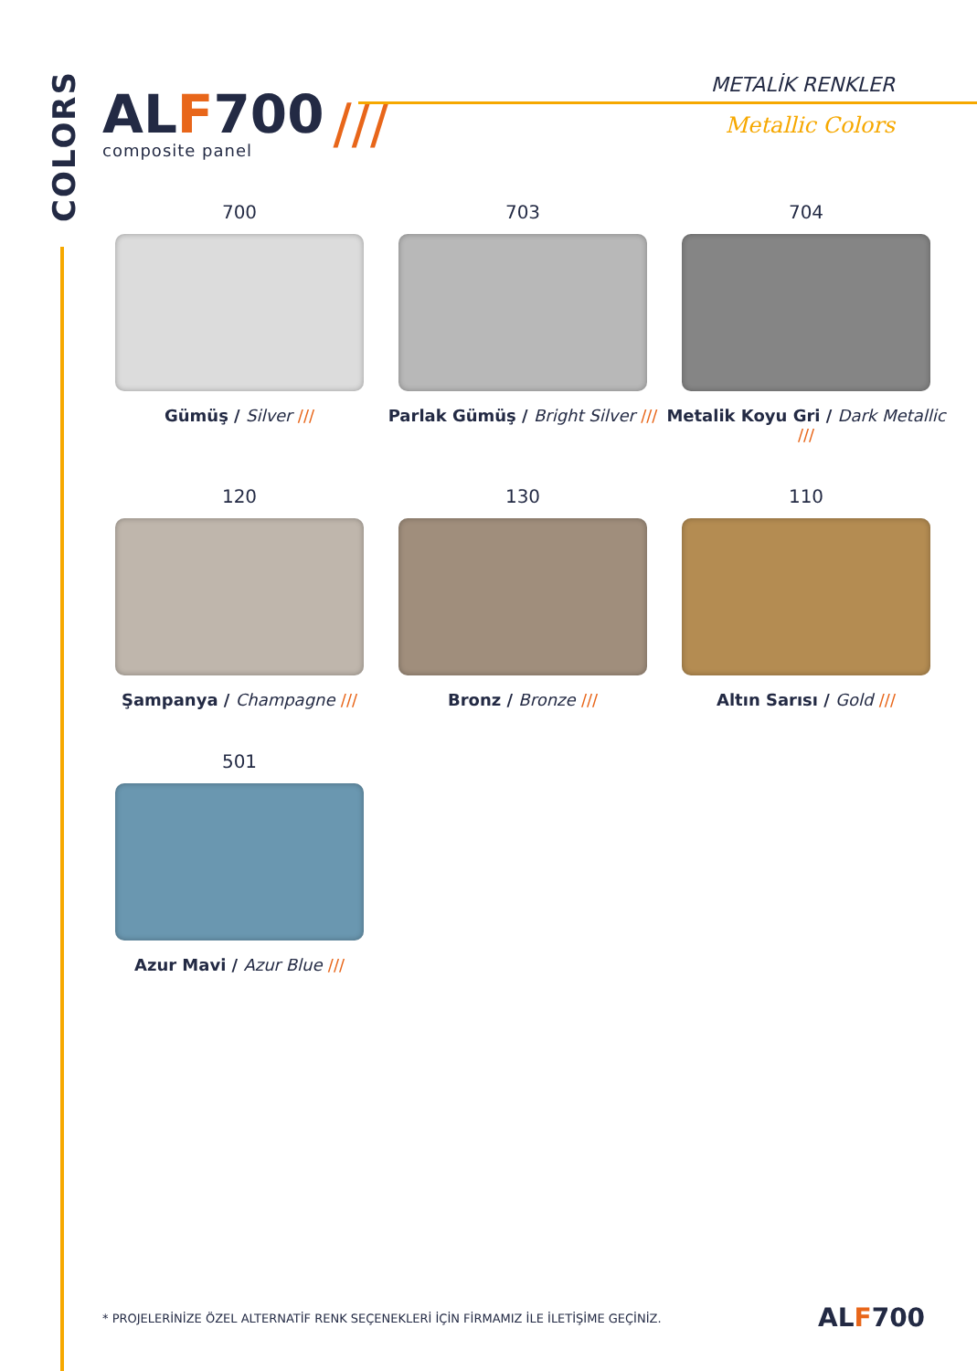COLORS
ALF700
composite panel
///
METALİK RENKLER
Metallic Colors
700
Gümüş / Silver ///
703
Parlak Gümüş / Bright Silver ///
704
Metalik Koyu Gri / Dark Metallic ///
120
Şampanya / Champagne ///
130
Bronz / Bronze ///
110
Altın Sarısı / Gold ///
501
Azur Mavi / Azur Blue ///
* PROJELERİNİZE ÖZEL ALTERNATİF RENK SEÇENEKLERİ İÇİN FİRMAMIZ İLE İLETİŞİME GEÇİNİZ.
ALF700